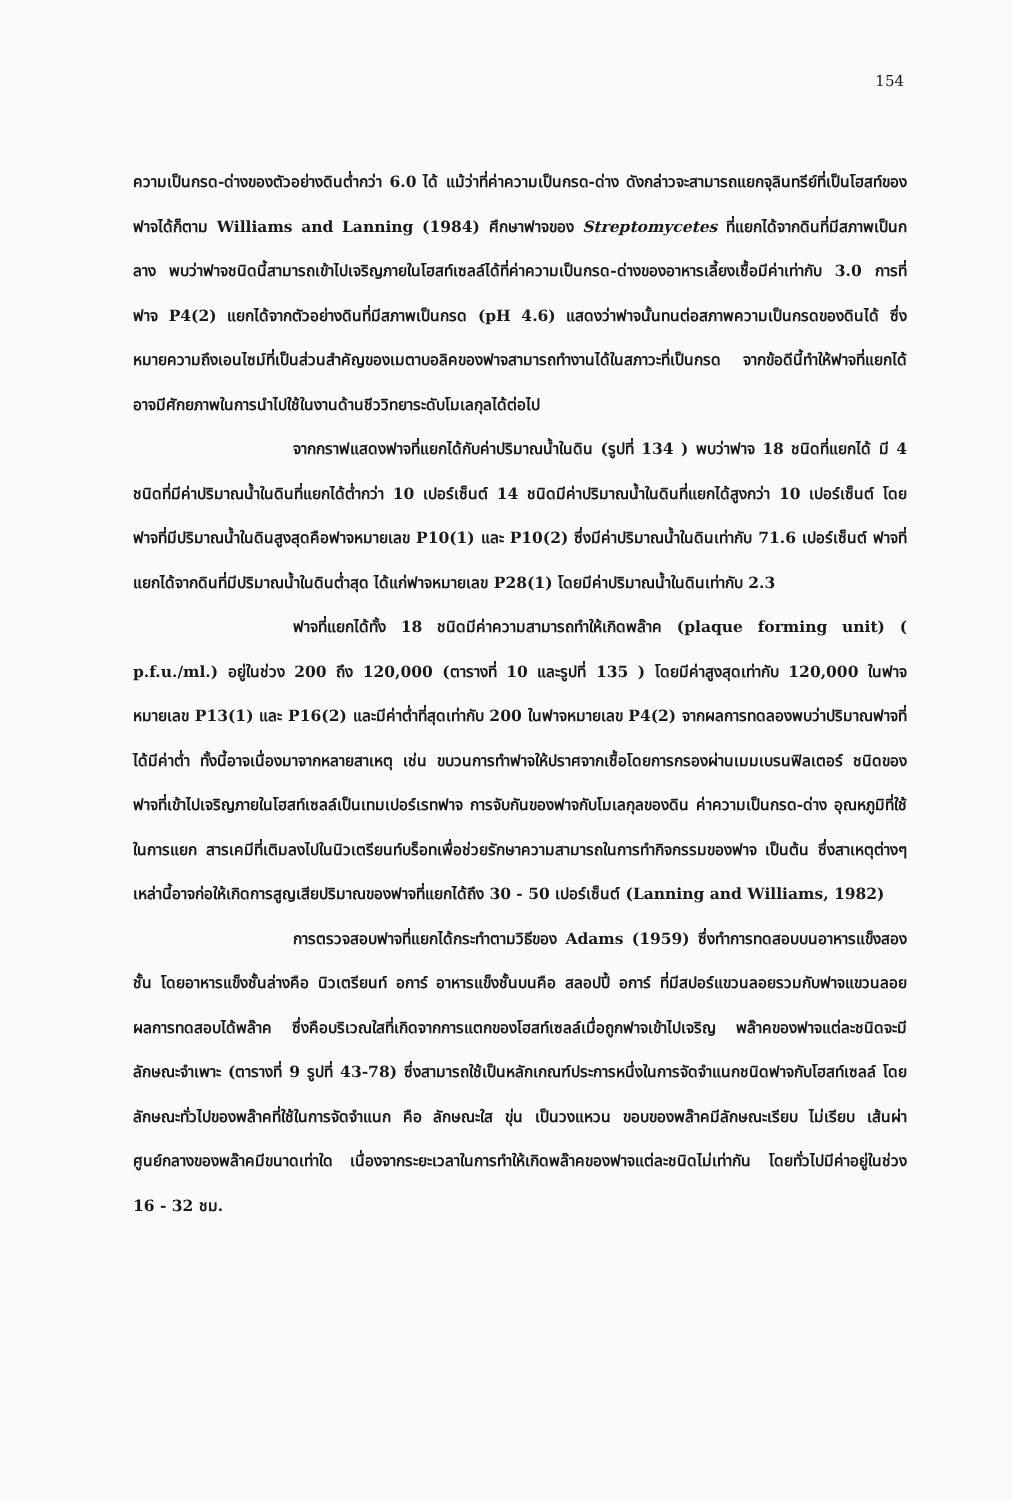154
ความเป็นกรด-ด่างของตัวอย่างดินต่ำกว่า 6.0 ได้ แม้ว่าที่ค่าความเป็นกรด-ด่าง ดังกล่าวจะสามารถแยกจุลินทรีย์ที่เป็นโฮสท์ของฟาจได้ก็ตาม Williams and Lanning (1984) ศึกษาฟาจของ Streptomycetes ที่แยกได้จากดินที่มีสภาพเป็นกลาง พบว่าฟาจชนิดนี้สามารถเข้าไปเจริญภายในโฮสท์เซลล์ได้ที่ค่าความเป็นกรด-ด่างของอาหารเลี้ยงเชื้อมีค่าเท่ากับ 3.0 การที่ฟาจ P4(2) แยกได้จากตัวอย่างดินที่มีสภาพเป็นกรด (pH 4.6) แสดงว่าฟาจนั้นทนต่อสภาพความเป็นกรดของดินได้ ซึ่งหมายความถึงเอนไซม์ที่เป็นส่วนสำคัญของเมตาบอลิคของฟาจสามารถทำงานได้ในสภาวะที่เป็นกรด จากข้อดีนี้ทำให้ฟาจที่แยกได้อาจมีศักยภาพในการนำไปใช้ในงานด้านชีววิทยาระดับโมเลกุลได้ต่อไป
จากกราฟแสดงฟาจที่แยกได้กับค่าปริมาณน้ำในดิน (รูปที่ 134 ) พบว่าฟาจ 18 ชนิดที่แยกได้ มี 4 ชนิดที่มีค่าปริมาณน้ำในดินที่แยกได้ต่ำกว่า 10 เปอร์เซ็นต์ 14 ชนิดมีค่าปริมาณน้ำในดินที่แยกได้สูงกว่า 10 เปอร์เซ็นต์ โดยฟาจที่มีปริมาณน้ำในดินสูงสุดคือฟาจหมายเลข P10(1) และ P10(2) ซึ่งมีค่าปริมาณน้ำในดินเท่ากับ 71.6 เปอร์เซ็นต์ ฟาจที่แยกได้จากดินที่มีปริมาณน้ำในดินต่ำสุด ได้แก่ฟาจหมายเลข P28(1) โดยมีค่าปริมาณน้ำในดินเท่ากับ 2.3
ฟาจที่แยกได้ทั้ง 18 ชนิดมีค่าความสามารถทำให้เกิดพล๊าค (plaque forming unit) ( p.f.u./ml.) อยู่ในช่วง 200 ถึง 120,000 (ตารางที่ 10 และรูปที่ 135 ) โดยมีค่าสูงสุดเท่ากับ 120,000 ในฟาจหมายเลข P13(1) และ P16(2) และมีค่าต่ำที่สุดเท่ากับ 200 ในฟาจหมายเลข P4(2) จากผลการทดลองพบว่าปริมาณฟาจที่ได้มีค่าต่ำ ทั้งนี้อาจเนื่องมาจากหลายสาเหตุ เช่น ขบวนการทำฟาจให้ปราศจากเชื้อโดยการกรองผ่านเมมเบรนฟิลเตอร์ ชนิดของฟาจที่เข้าไปเจริญภายในโฮสท์เซลล์เป็นเทมเปอร์เรทฟาจ การจับกันของฟาจกับโมเลกุลของดิน ค่าความเป็นกรด-ด่าง อุณหภูมิที่ใช้ในการแยก สารเคมีที่เติมลงไปในนิวเตรียนท์บร็อทเพื่อช่วยรักษาความสามารถในการทำกิจกรรมของฟาจ เป็นต้น ซึ่งสาเหตุต่างๆ เหล่านี้อาจก่อให้เกิดการสูญเสียปริมาณของฟาจที่แยกได้ถึง 30 - 50 เปอร์เซ็นต์ (Lanning and Williams, 1982)
การตรวจสอบฟาจที่แยกได้กระทำตามวิธีของ Adams (1959) ซึ่งทำการทดสอบบนอาหารแข็งสองชั้น โดยอาหารแข็งชั้นล่างคือ นิวเตรียนท์ อการ์ อาหารแข็งชั้นบนคือ สลอปปี้ อการ์ ที่มีสปอร์แขวนลอยรวมกับฟาจแขวนลอย ผลการทดสอบได้พล๊าค ซึ่งคือบริเวณใสที่เกิดจากการแตกของโฮสท์เซลล์เมื่อถูกฟาจเข้าไปเจริญ พล๊าคของฟาจแต่ละชนิดจะมีลักษณะจำเพาะ (ตารางที่ 9 รูปที่ 43-78) ซึ่งสามารถใช้เป็นหลักเกณฑ์ประการหนึ่งในการจัดจำแนกชนิดฟาจกับโฮสท์เซลล์ โดยลักษณะทั่วไปของพล๊าคที่ใช้ในการจัดจำแนก คือ ลักษณะใส ขุ่น เป็นวงแหวน ขอบของพล๊าคมีลักษณะเรียบ ไม่เรียบ เส้นผ่าศูนย์กลางของพล๊าคมีขนาดเท่าใด เนื่องจากระยะเวลาในการทำให้เกิดพล๊าคของฟาจแต่ละชนิดไม่เท่ากัน โดยทั่วไปมีค่าอยู่ในช่วง 16 - 32 ชม.